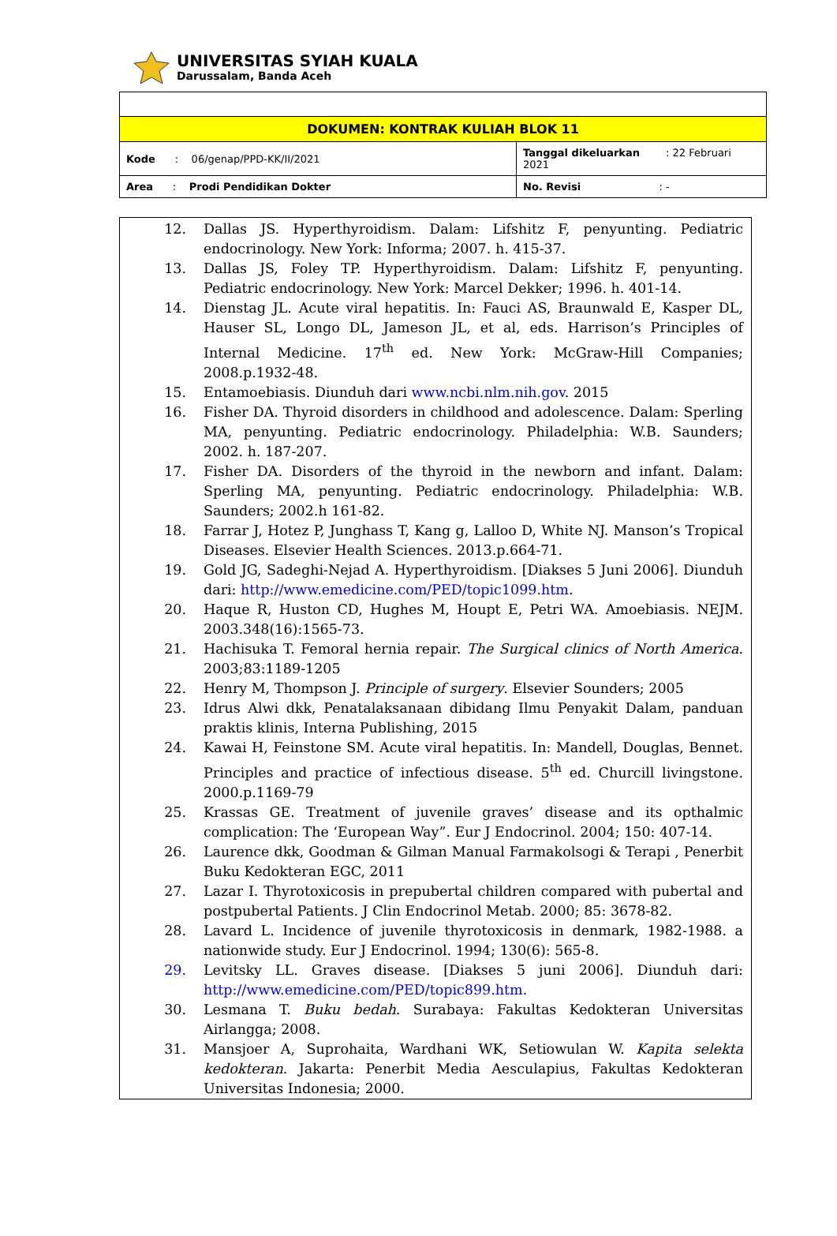UNIVERSITAS SYIAH KUALA
Darussalam, Banda Aceh
| DOKUMEN: KONTRAK KULIAH BLOK 11 | |
| Kode : 06/genap/PPD-KK/II/2021 | Tanggal dikeluarkan : 22 Februari 2021 |
| Area : Prodi Pendidikan Dokter | No. Revisi : - |
12. Dallas JS. Hyperthyroidism. Dalam: Lifshitz F, penyunting. Pediatric endocrinology. New York: Informa; 2007. h. 415-37.
13. Dallas JS, Foley TP. Hyperthyroidism. Dalam: Lifshitz F, penyunting. Pediatric endocrinology. New York: Marcel Dekker; 1996. h. 401-14.
14. Dienstag JL. Acute viral hepatitis. In: Fauci AS, Braunwald E, Kasper DL, Hauser SL, Longo DL, Jameson JL, et al, eds. Harrison’s Principles of Internal Medicine. 17<sup>th</sup> ed. New York: McGraw-Hill Companies; 2008.p.1932-48.
15. Entamoebiasis. Diunduh dari www.ncbi.nlm.nih.gov. 2015
16. Fisher DA. Thyroid disorders in childhood and adolescence. Dalam: Sperling MA, penyunting. Pediatric endocrinology. Philadelphia: W.B. Saunders; 2002. h. 187-207.
17. Fisher DA. Disorders of the thyroid in the newborn and infant. Dalam: Sperling MA, penyunting. Pediatric endocrinology. Philadelphia: W.B. Saunders; 2002.h 161-82.
18. Farrar J, Hotez P, Junghass T, Kang g, Lalloo D, White NJ. Manson’s Tropical Diseases. Elsevier Health Sciences. 2013.p.664-71.
19. Gold JG, Sadeghi-Nejad A. Hyperthyroidism. [Diakses 5 Juni 2006]. Diunduh dari: http://www.emedicine.com/PED/topic1099.htm.
20. Haque R, Huston CD, Hughes M, Houpt E, Petri WA. Amoebiasis. NEJM. 2003.348(16):1565-73.
21. Hachisuka T. Femoral hernia repair. The Surgical clinics of North America. 2003;83:1189-1205
22. Henry M, Thompson J. Principle of surgery. Elsevier Sounders; 2005
23. Idrus Alwi dkk, Penatalaksanaan dibidang Ilmu Penyakit Dalam, panduan praktis klinis, Interna Publishing, 2015
24. Kawai H, Feinstone SM. Acute viral hepatitis. In: Mandell, Douglas, Bennet. Principles and practice of infectious disease. 5<sup>th</sup> ed. Churcill livingstone. 2000.p.1169-79
25. Krassas GE. Treatment of juvenile graves’ disease and its opthalmic complication: The ‘European Way”. Eur J Endocrinol. 2004; 150: 407-14.
26. Laurence dkk, Goodman & Gilman Manual Farmakolsogi & Terapi , Penerbit Buku Kedokteran EGC, 2011
27. Lazar I. Thyrotoxicosis in prepubertal children compared with pubertal and postpubertal Patients. J Clin Endocrinol Metab. 2000; 85: 3678-82.
28. Lavard L. Incidence of juvenile thyrotoxicosis in denmark, 1982-1988. a nationwide study. Eur J Endocrinol. 1994; 130(6): 565-8.
29. Levitsky LL. Graves disease. [Diakses 5 juni 2006]. Diunduh dari: http://www.emedicine.com/PED/topic899.htm.
30. Lesmana T. Buku bedah. Surabaya: Fakultas Kedokteran Universitas Airlangga; 2008.
31. Mansjoer A, Suprohaita, Wardhani WK, Setiowulan W. Kapita selekta kedokteran. Jakarta: Penerbit Media Aesculapius, Fakultas Kedokteran Universitas Indonesia; 2000.